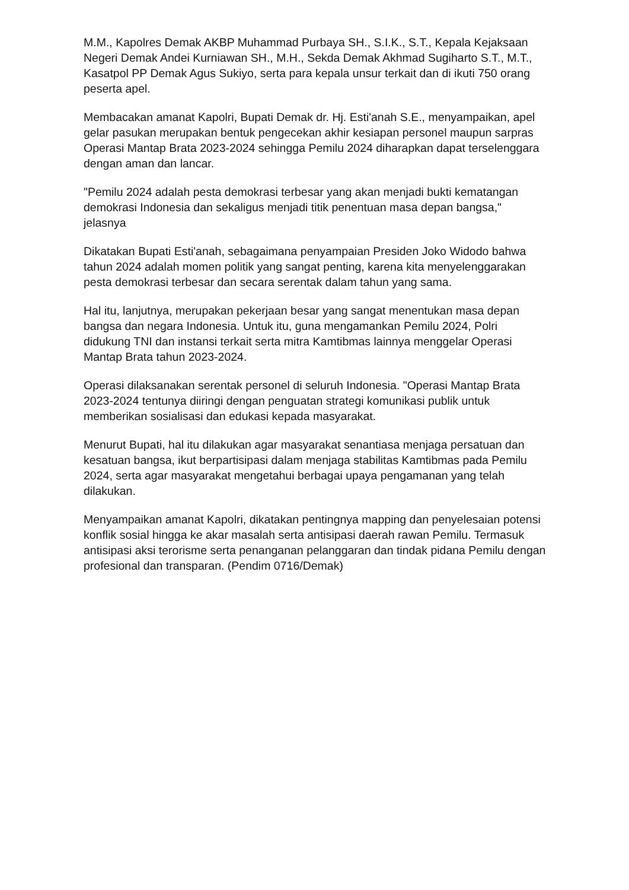M.M., Kapolres Demak AKBP Muhammad Purbaya SH., S.I.K., S.T., Kepala Kejaksaan Negeri Demak Andei Kurniawan SH., M.H., Sekda Demak Akhmad Sugiharto S.T., M.T., Kasatpol PP Demak Agus Sukiyo, serta para kepala unsur terkait dan di ikuti 750 orang peserta apel.
Membacakan amanat Kapolri, Bupati Demak dr. Hj. Esti'anah S.E., menyampaikan, apel gelar pasukan merupakan bentuk pengecekan akhir kesiapan personel maupun sarpras Operasi Mantap Brata 2023-2024 sehingga Pemilu 2024 diharapkan dapat terselenggara dengan aman dan lancar.
"Pemilu 2024 adalah pesta demokrasi terbesar yang akan menjadi bukti kematangan demokrasi Indonesia dan sekaligus menjadi titik penentuan masa depan bangsa," jelasnya
Dikatakan Bupati Esti'anah, sebagaimana penyampaian Presiden Joko Widodo bahwa tahun 2024 adalah momen politik yang sangat penting, karena kita menyelenggarakan pesta demokrasi terbesar dan secara serentak dalam tahun yang sama.
Hal itu, lanjutnya, merupakan pekerjaan besar yang sangat menentukan masa depan bangsa dan negara Indonesia. Untuk itu, guna mengamankan Pemilu 2024, Polri didukung TNI dan instansi terkait serta mitra Kamtibmas lainnya menggelar Operasi Mantap Brata tahun 2023-2024.
Operasi dilaksanakan serentak personel di seluruh Indonesia. "Operasi Mantap Brata 2023-2024 tentunya diiringi dengan penguatan strategi komunikasi publik untuk memberikan sosialisasi dan edukasi kepada masyarakat.
Menurut Bupati, hal itu dilakukan agar masyarakat senantiasa menjaga persatuan dan kesatuan bangsa, ikut berpartisipasi dalam menjaga stabilitas Kamtibmas pada Pemilu 2024, serta agar masyarakat mengetahui berbagai upaya pengamanan yang telah dilakukan.
Menyampaikan amanat Kapolri, dikatakan pentingnya mapping dan penyelesaian potensi konflik sosial hingga ke akar masalah serta antisipasi daerah rawan Pemilu. Termasuk antisipasi aksi terorisme serta penanganan pelanggaran dan tindak pidana Pemilu dengan profesional dan transparan. (Pendim 0716/Demak)